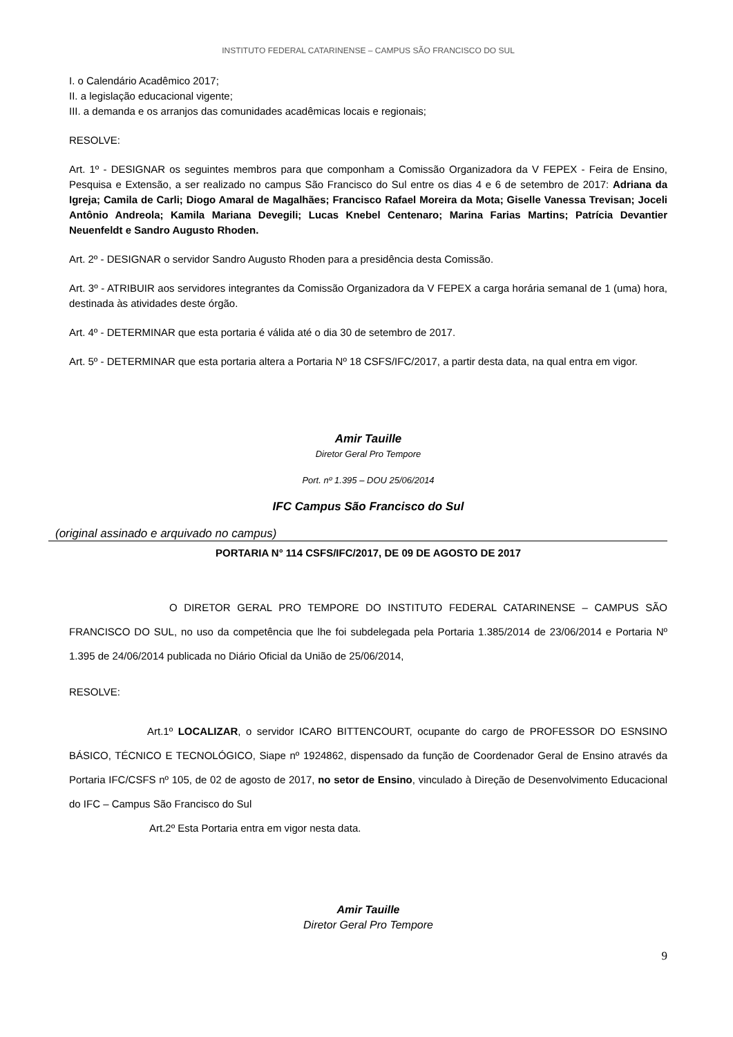INSTITUTO FEDERAL CATARINENSE – CAMPUS SÃO FRANCISCO DO SUL
I. o Calendário Acadêmico 2017;
II. a legislação educacional vigente;
III. a demanda e os arranjos das comunidades acadêmicas locais e regionais;
RESOLVE:
Art. 1º - DESIGNAR os seguintes membros para que componham a Comissão Organizadora da V FEPEX - Feira de Ensino, Pesquisa e Extensão, a ser realizado no campus São Francisco do Sul entre os dias 4 e 6 de setembro de 2017: Adriana da Igreja; Camila de Carli; Diogo Amaral de Magalhães; Francisco Rafael Moreira da Mota; Giselle Vanessa Trevisan; Joceli Antônio Andreola; Kamila Mariana Devegili; Lucas Knebel Centenaro; Marina Farias Martins; Patrícia Devantier Neuenfeldt e Sandro Augusto Rhoden.
Art. 2º - DESIGNAR o servidor Sandro Augusto Rhoden para a presidência desta Comissão.
Art. 3º - ATRIBUIR aos servidores integrantes da Comissão Organizadora da V FEPEX a carga horária semanal de 1 (uma) hora, destinada às atividades deste órgão.
Art. 4º - DETERMINAR que esta portaria é válida até o dia 30 de setembro de 2017.
Art. 5º - DETERMINAR que esta portaria altera a Portaria Nº 18 CSFS/IFC/2017, a partir desta data, na qual entra em vigor.
Amir Tauille
Diretor Geral Pro Tempore
Port. nº 1.395 – DOU 25/06/2014
IFC Campus São Francisco do Sul
(original assinado e arquivado no campus)
PORTARIA N° 114 CSFS/IFC/2017, DE 09 DE AGOSTO DE 2017
O DIRETOR GERAL PRO TEMPORE DO INSTITUTO FEDERAL CATARINENSE – CAMPUS SÃO FRANCISCO DO SUL, no uso da competência que lhe foi subdelegada pela Portaria 1.385/2014 de 23/06/2014 e Portaria Nº 1.395 de 24/06/2014 publicada no Diário Oficial da União de 25/06/2014,
RESOLVE:
Art.1º LOCALIZAR, o servidor ICARO BITTENCOURT, ocupante do cargo de PROFESSOR DO ESNSINO BÁSICO, TÉCNICO E TECNOLÓGICO, Siape nº 1924862, dispensado da função de Coordenador Geral de Ensino através da Portaria IFC/CSFS nº 105, de 02 de agosto de 2017, no setor de Ensino, vinculado à Direção de Desenvolvimento Educacional do IFC – Campus São Francisco do Sul
Art.2º Esta Portaria entra em vigor nesta data.
Amir Tauille
Diretor Geral Pro Tempore
9